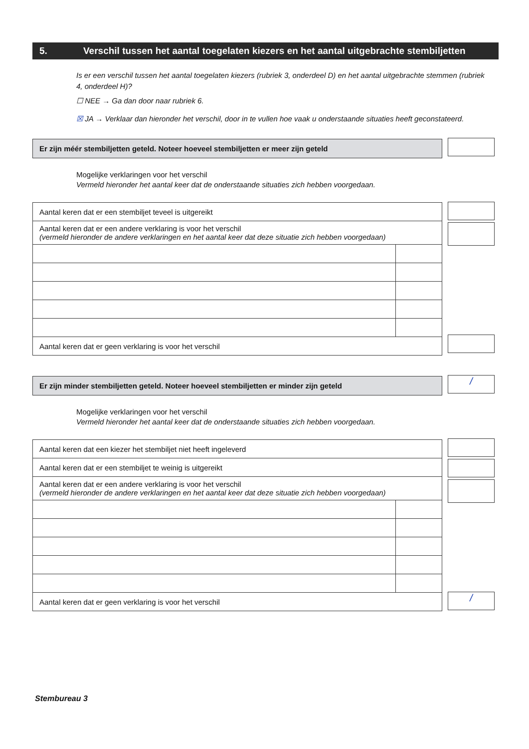5. Verschil tussen het aantal toegelaten kiezers en het aantal uitgebrachte stembiljetten
Is er een verschil tussen het aantal toegelaten kiezers (rubriek 3, onderdeel D) en het aantal uitgebrachte stemmen (rubriek 4, onderdeel H)?
☐ NEE → Ga dan door naar rubriek 6.
☒ JA → Verklaar dan hieronder het verschil, door in te vullen hoe vaak u onderstaande situaties heeft geconstateerd.
Er zijn méér stembiljetten geteld. Noteer hoeveel stembiljetten er meer zijn geteld
Mogelijke verklaringen voor het verschil
Vermeld hieronder het aantal keer dat de onderstaande situaties zich hebben voorgedaan.
| Aantal keren dat er een stembiljet teveel is uitgereikt | |
| Aantal keren dat er een andere verklaring is voor het verschil (vermeld hieronder de andere verklaringen en het aantal keer dat deze situatie zich hebben voorgedaan) | |
| Aantal keren dat er geen verklaring is voor het verschil | |
Er zijn minder stembiljetten geteld. Noteer hoeveel stembiljetten er minder zijn geteld /
Mogelijke verklaringen voor het verschil
Vermeld hieronder het aantal keer dat de onderstaande situaties zich hebben voorgedaan.
| Aantal keren dat een kiezer het stembiljet niet heeft ingeleverd | |
| Aantal keren dat er een stembiljet te weinig is uitgereikt | |
| Aantal keren dat er een andere verklaring is voor het verschil (vermeld hieronder de andere verklaringen en het aantal keer dat deze situatie zich hebben voorgedaan) | |
| Aantal keren dat er geen verklaring is voor het verschil | |
/
Stembureau 3